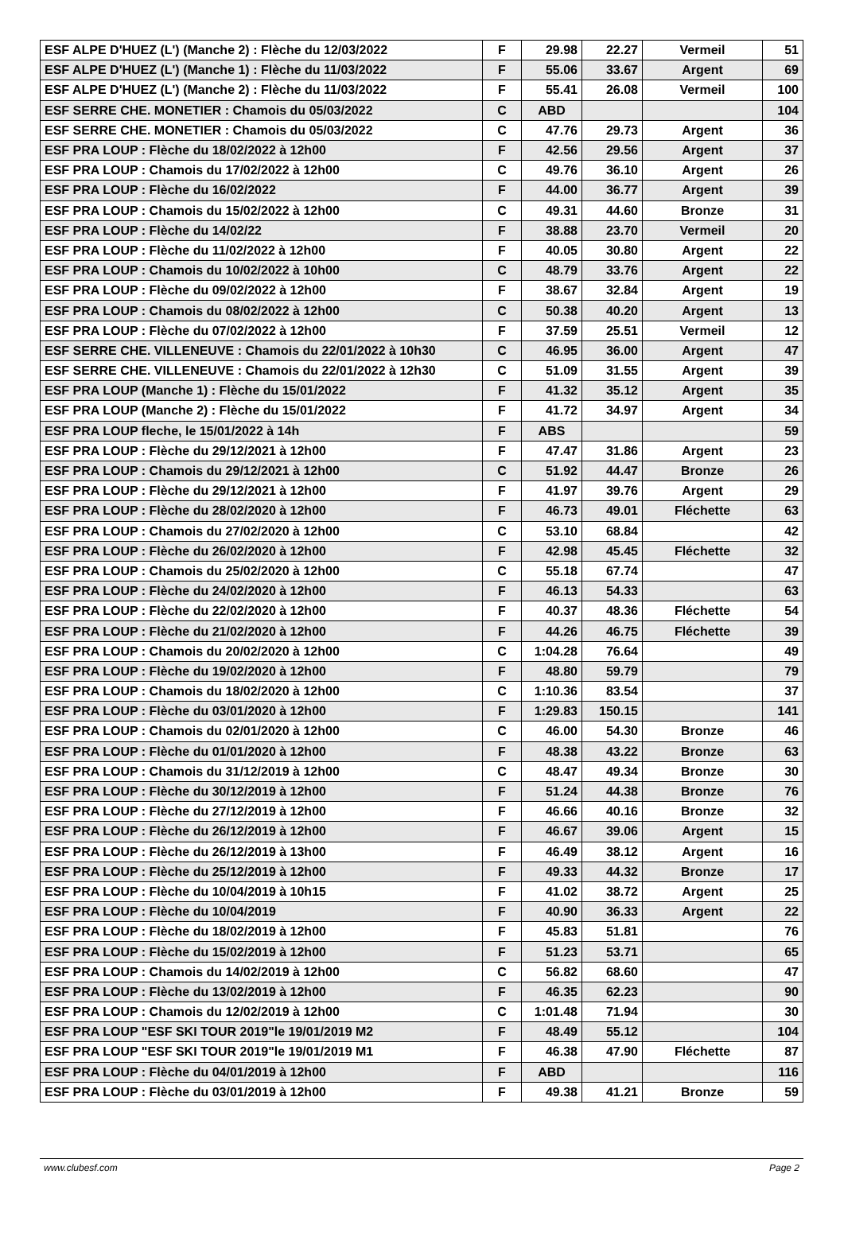| ESF ALPE D'HUEZ (L') (Manche 2) : Flèche du 12/03/2022 | F | 29.98 | 22.27 | Vermeil | 51 |
| ESF ALPE D'HUEZ (L') (Manche 1) : Flèche du 11/03/2022 | F | 55.06 | 33.67 | Argent | 69 |
| ESF ALPE D'HUEZ (L') (Manche 2) : Flèche du 11/03/2022 | F | 55.41 | 26.08 | Vermeil | 100 |
| ESF SERRE CHE. MONETIER : Chamois du 05/03/2022 | C | ABD | | | 104 |
| ESF SERRE CHE. MONETIER : Chamois du 05/03/2022 | C | 47.76 | 29.73 | Argent | 36 |
| ESF PRA LOUP : Flèche du 18/02/2022 à 12h00 | F | 42.56 | 29.56 | Argent | 37 |
| ESF PRA LOUP : Chamois du 17/02/2022 à 12h00 | C | 49.76 | 36.10 | Argent | 26 |
| ESF PRA LOUP : Flèche du 16/02/2022 | F | 44.00 | 36.77 | Argent | 39 |
| ESF PRA LOUP : Chamois du 15/02/2022 à 12h00 | C | 49.31 | 44.60 | Bronze | 31 |
| ESF PRA LOUP : Flèche du 14/02/22 | F | 38.88 | 23.70 | Vermeil | 20 |
| ESF PRA LOUP : Flèche du 11/02/2022 à 12h00 | F | 40.05 | 30.80 | Argent | 22 |
| ESF PRA LOUP : Chamois du 10/02/2022 à 10h00 | C | 48.79 | 33.76 | Argent | 22 |
| ESF PRA LOUP : Flèche du 09/02/2022 à 12h00 | F | 38.67 | 32.84 | Argent | 19 |
| ESF PRA LOUP : Chamois du 08/02/2022 à 12h00 | C | 50.38 | 40.20 | Argent | 13 |
| ESF PRA LOUP : Flèche du 07/02/2022 à 12h00 | F | 37.59 | 25.51 | Vermeil | 12 |
| ESF SERRE CHE. VILLENEUVE : Chamois du 22/01/2022 à 10h30 | C | 46.95 | 36.00 | Argent | 47 |
| ESF SERRE CHE. VILLENEUVE : Chamois du 22/01/2022 à 12h30 | C | 51.09 | 31.55 | Argent | 39 |
| ESF PRA LOUP (Manche 1) : Flèche du 15/01/2022 | F | 41.32 | 35.12 | Argent | 35 |
| ESF PRA LOUP (Manche 2) : Flèche du 15/01/2022 | F | 41.72 | 34.97 | Argent | 34 |
| ESF PRA LOUP fleche, le 15/01/2022 à 14h | F | ABS | | | 59 |
| ESF PRA LOUP : Flèche du 29/12/2021 à 12h00 | F | 47.47 | 31.86 | Argent | 23 |
| ESF PRA LOUP : Chamois du 29/12/2021 à 12h00 | C | 51.92 | 44.47 | Bronze | 26 |
| ESF PRA LOUP : Flèche du 29/12/2021 à 12h00 | F | 41.97 | 39.76 | Argent | 29 |
| ESF PRA LOUP : Flèche du 28/02/2020 à 12h00 | F | 46.73 | 49.01 | Fléchette | 63 |
| ESF PRA LOUP : Chamois du 27/02/2020 à 12h00 | C | 53.10 | 68.84 | | 42 |
| ESF PRA LOUP : Flèche du 26/02/2020 à 12h00 | F | 42.98 | 45.45 | Fléchette | 32 |
| ESF PRA LOUP : Chamois du 25/02/2020 à 12h00 | C | 55.18 | 67.74 | | 47 |
| ESF PRA LOUP : Flèche du 24/02/2020 à 12h00 | F | 46.13 | 54.33 | | 63 |
| ESF PRA LOUP : Flèche du 22/02/2020 à 12h00 | F | 40.37 | 48.36 | Fléchette | 54 |
| ESF PRA LOUP : Flèche du 21/02/2020 à 12h00 | F | 44.26 | 46.75 | Fléchette | 39 |
| ESF PRA LOUP : Chamois du 20/02/2020 à 12h00 | C | 1:04.28 | 76.64 | | 49 |
| ESF PRA LOUP : Flèche du 19/02/2020 à 12h00 | F | 48.80 | 59.79 | | 79 |
| ESF PRA LOUP : Chamois du 18/02/2020 à 12h00 | C | 1:10.36 | 83.54 | | 37 |
| ESF PRA LOUP : Flèche du 03/01/2020 à 12h00 | F | 1:29.83 | 150.15 | | 141 |
| ESF PRA LOUP : Chamois du 02/01/2020 à 12h00 | C | 46.00 | 54.30 | Bronze | 46 |
| ESF PRA LOUP : Flèche du 01/01/2020 à 12h00 | F | 48.38 | 43.22 | Bronze | 63 |
| ESF PRA LOUP : Chamois du 31/12/2019 à 12h00 | C | 48.47 | 49.34 | Bronze | 30 |
| ESF PRA LOUP : Flèche du 30/12/2019 à 12h00 | F | 51.24 | 44.38 | Bronze | 76 |
| ESF PRA LOUP : Flèche du 27/12/2019 à 12h00 | F | 46.66 | 40.16 | Bronze | 32 |
| ESF PRA LOUP : Flèche du 26/12/2019 à 12h00 | F | 46.67 | 39.06 | Argent | 15 |
| ESF PRA LOUP : Flèche du 26/12/2019 à 13h00 | F | 46.49 | 38.12 | Argent | 16 |
| ESF PRA LOUP : Flèche du 25/12/2019 à 12h00 | F | 49.33 | 44.32 | Bronze | 17 |
| ESF PRA LOUP : Flèche du 10/04/2019 à 10h15 | F | 41.02 | 38.72 | Argent | 25 |
| ESF PRA LOUP : Flèche du 10/04/2019 | F | 40.90 | 36.33 | Argent | 22 |
| ESF PRA LOUP : Flèche du 18/02/2019 à 12h00 | F | 45.83 | 51.81 | | 76 |
| ESF PRA LOUP : Flèche du 15/02/2019 à 12h00 | F | 51.23 | 53.71 | | 65 |
| ESF PRA LOUP : Chamois du 14/02/2019 à 12h00 | C | 56.82 | 68.60 | | 47 |
| ESF PRA LOUP : Flèche du 13/02/2019 à 12h00 | F | 46.35 | 62.23 | | 90 |
| ESF PRA LOUP : Chamois du 12/02/2019 à 12h00 | C | 1:01.48 | 71.94 | | 30 |
| ESF PRA LOUP "ESF SKI TOUR 2019"le 19/01/2019 M2 | F | 48.49 | 55.12 | | 104 |
| ESF PRA LOUP "ESF SKI TOUR 2019"le 19/01/2019 M1 | F | 46.38 | 47.90 | Fléchette | 87 |
| ESF PRA LOUP : Flèche du 04/01/2019 à 12h00 | F | ABD | | | 116 |
| ESF PRA LOUP : Flèche du 03/01/2019 à 12h00 | F | 49.38 | 41.21 | Bronze | 59 |
www.clubesf.com Page 2